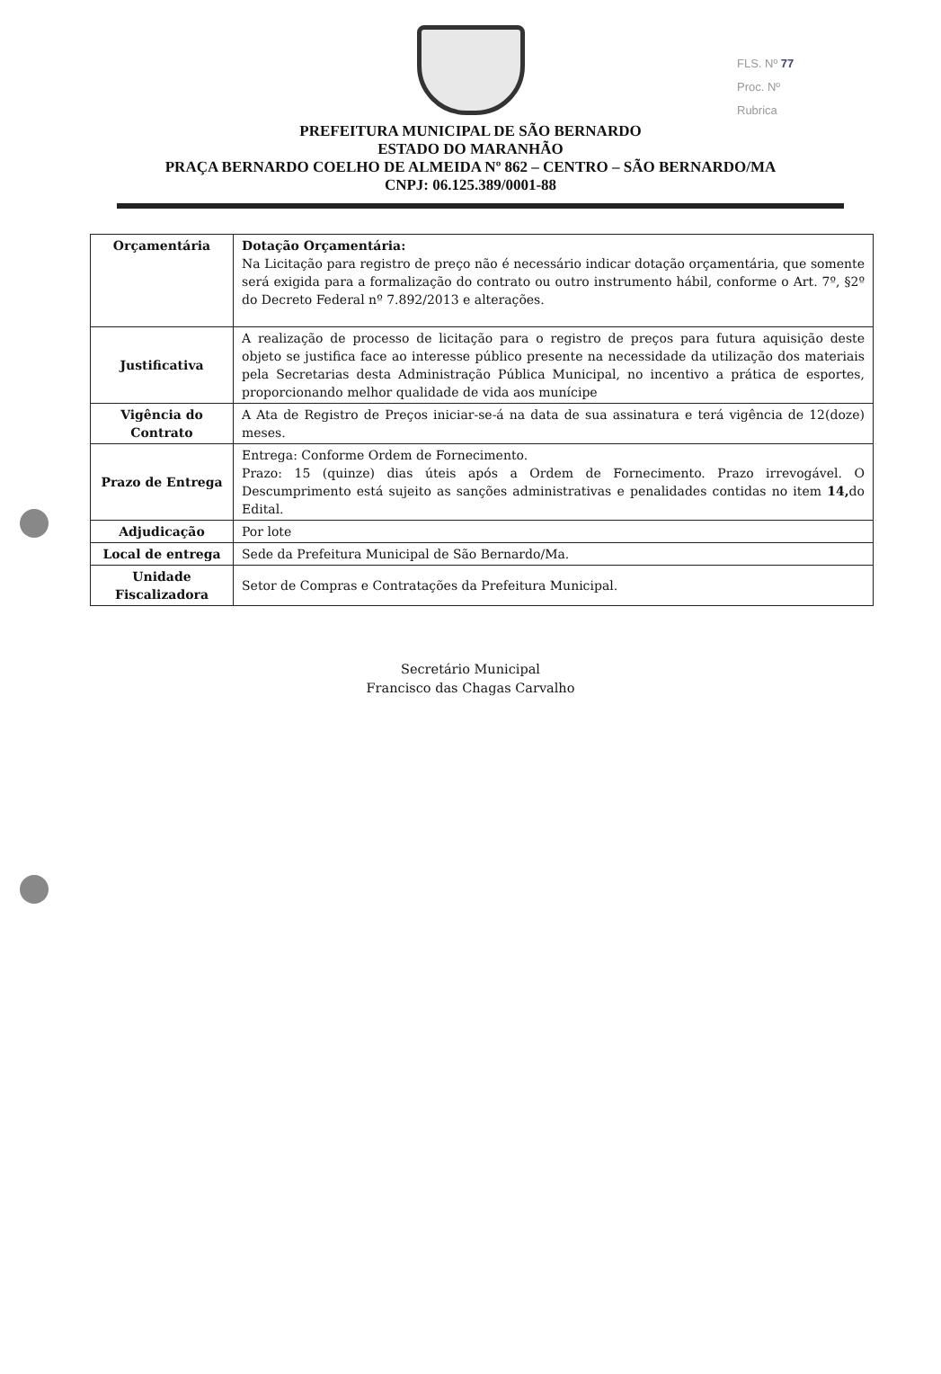FLS. Nº 77
Proc. Nº
Rubrica
PREFEITURA MUNICIPAL DE SÃO BERNARDO
ESTADO DO MARANHÃO
PRAÇA BERNARDO COELHO DE ALMEIDA Nº 862 – CENTRO – SÃO BERNARDO/MA
CNPJ: 06.125.389/0001-88
| Orçamentária | Dotação Orçamentária: Na Licitação para registro de preço não é necessário indicar dotação orçamentária, que somente será exigida para a formalização do contrato ou outro instrumento hábil, conforme o Art. 7º, §2º do Decreto Federal nº 7.892/2013 e alterações. |
| Justificativa | A realização de processo de licitação para o registro de preços para futura aquisição deste objeto se justifica face ao interesse público presente na necessidade da utilização dos materiais pela Secretarias desta Administração Pública Municipal, no incentivo a prática de esportes, proporcionando melhor qualidade de vida aos munícipe |
| Vigência do Contrato | A Ata de Registro de Preços iniciar-se-á na data de sua assinatura e terá vigência de 12(doze) meses. |
| Prazo de Entrega | Entrega: Conforme Ordem de Fornecimento. Prazo: 15 (quinze) dias úteis após a Ordem de Fornecimento. Prazo irrevogável. O Descumprimento está sujeito as sanções administrativas e penalidades contidas no item 14, do Edital. |
| Adjudicação | Por lote |
| Local de entrega | Sede da Prefeitura Municipal de São Bernardo/Ma. |
| Unidade Fiscalizadora | Setor de Compras e Contratações da Prefeitura Municipal. |
Secretário Municipal
Francisco das Chagas Carvalho